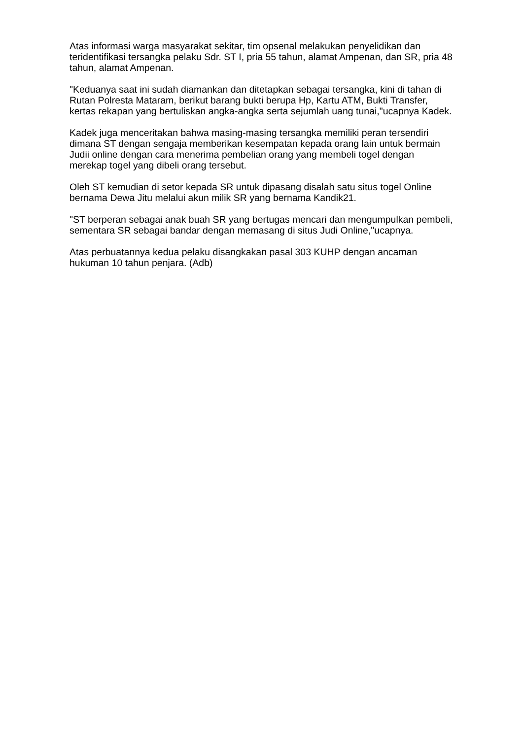Atas informasi warga masyarakat sekitar, tim opsenal melakukan penyelidikan dan teridentifikasi tersangka pelaku Sdr. ST I, pria 55 tahun, alamat Ampenan, dan SR, pria 48 tahun, alamat Ampenan.
"Keduanya saat ini sudah diamankan dan ditetapkan sebagai tersangka, kini di tahan di Rutan Polresta Mataram, berikut barang bukti berupa Hp, Kartu ATM, Bukti Transfer, kertas rekapan yang bertuliskan angka-angka serta sejumlah uang tunai,"ucapnya Kadek.
Kadek juga menceritakan bahwa masing-masing tersangka memiliki peran tersendiri dimana ST dengan sengaja memberikan kesempatan kepada orang lain untuk bermain Judii online dengan cara menerima pembelian orang yang membeli togel dengan merekap togel yang dibeli orang tersebut.
Oleh ST kemudian di setor kepada SR untuk dipasang disalah satu situs togel Online bernama Dewa Jitu melalui akun milik SR yang bernama Kandik21.
"ST berperan sebagai anak buah SR yang bertugas mencari dan mengumpulkan pembeli, sementara SR sebagai bandar dengan memasang di situs Judi Online,"ucapnya.
Atas perbuatannya kedua pelaku disangkakan pasal 303 KUHP dengan ancaman hukuman 10 tahun penjara. (Adb)